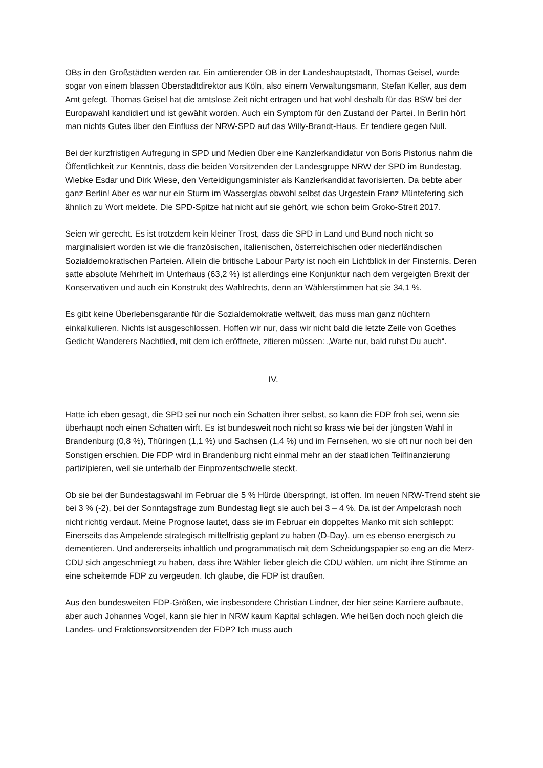OBs in den Großstädten werden rar. Ein amtierender OB in der Landeshauptstadt, Thomas Geisel, wurde sogar von einem blassen Oberstadtdirektor aus Köln, also einem Verwaltungsmann, Stefan Keller, aus dem Amt gefegt. Thomas Geisel hat die amtslose Zeit nicht ertragen und hat wohl deshalb für das BSW bei der Europawahl kandidiert und ist gewählt worden. Auch ein Symptom für den Zustand der Partei. In Berlin hört man nichts Gutes über den Einfluss der NRW-SPD auf das Willy-Brandt-Haus. Er tendiere gegen Null.
Bei der kurzfristigen Aufregung in SPD und Medien über eine Kanzlerkandidatur von Boris Pistorius nahm die Öffentlichkeit zur Kenntnis, dass die beiden Vorsitzenden der Landesgruppe NRW der SPD im Bundestag, Wiebke Esdar und Dirk Wiese, den Verteidigungsminister als Kanzlerkandidat favorisierten. Da bebte aber ganz Berlin! Aber es war nur ein Sturm im Wasserglas obwohl selbst das Urgestein Franz Müntefering sich ähnlich zu Wort meldete. Die SPD-Spitze hat nicht auf sie gehört, wie schon beim Groko-Streit 2017.
Seien wir gerecht. Es ist trotzdem kein kleiner Trost, dass die SPD in Land und Bund noch nicht so marginalisiert worden ist wie die französischen, italienischen, österreichischen oder niederländischen Sozialdemokratischen Parteien. Allein die britische Labour Party ist noch ein Lichtblick in der Finsternis. Deren satte absolute Mehrheit im Unterhaus (63,2 %) ist allerdings eine Konjunktur nach dem vergeigten Brexit der Konservativen und auch ein Konstrukt des Wahlrechts, denn an Wählerstimmen hat sie 34,1 %.
Es gibt keine Überlebensgarantie für die Sozialdemokratie weltweit, das muss man ganz nüchtern einkalkulieren. Nichts ist ausgeschlossen. Hoffen wir nur, dass wir nicht bald die letzte Zeile von Goethes Gedicht Wanderers Nachtlied, mit dem ich eröffnete, zitieren müssen: „Warte nur, bald ruhst Du auch“.
IV.
Hatte ich eben gesagt, die SPD sei nur noch ein Schatten ihrer selbst, so kann die FDP froh sei, wenn sie überhaupt noch einen Schatten wirft. Es ist bundesweit noch nicht so krass wie bei der jüngsten Wahl in Brandenburg (0,8 %), Thüringen (1,1 %) und Sachsen (1,4 %) und im Fernsehen, wo sie oft nur noch bei den Sonstigen erschien. Die FDP wird in Brandenburg nicht einmal mehr an der staatlichen Teilfinanzierung partizipieren, weil sie unterhalb der Einprozentschwelle steckt.
Ob sie bei der Bundestagswahl im Februar die 5 % Hürde überspringt, ist offen. Im neuen NRW-Trend steht sie bei 3 % (-2), bei der Sonntagsfrage zum Bundestag liegt sie auch bei 3 – 4 %. Da ist der Ampelcrash noch nicht richtig verdaut. Meine Prognose lautet, dass sie im Februar ein doppeltes Manko mit sich schleppt: Einerseits das Ampelende strategisch mittelfristig geplant zu haben (D-Day), um es ebenso energisch zu dementieren. Und andererseits inhaltlich und programmatisch mit dem Scheidungspapier so eng an die Merz-CDU sich angeschmiegt zu haben, dass ihre Wähler lieber gleich die CDU wählen, um nicht ihre Stimme an eine scheiternde FDP zu vergeuden. Ich glaube, die FDP ist draußen.
Aus den bundesweiten FDP-Größen, wie insbesondere Christian Lindner, der hier seine Karriere aufbaute, aber auch Johannes Vogel, kann sie hier in NRW kaum Kapital schlagen. Wie heißen doch noch gleich die Landes- und Fraktionsvorsitzenden der FDP? Ich muss auch